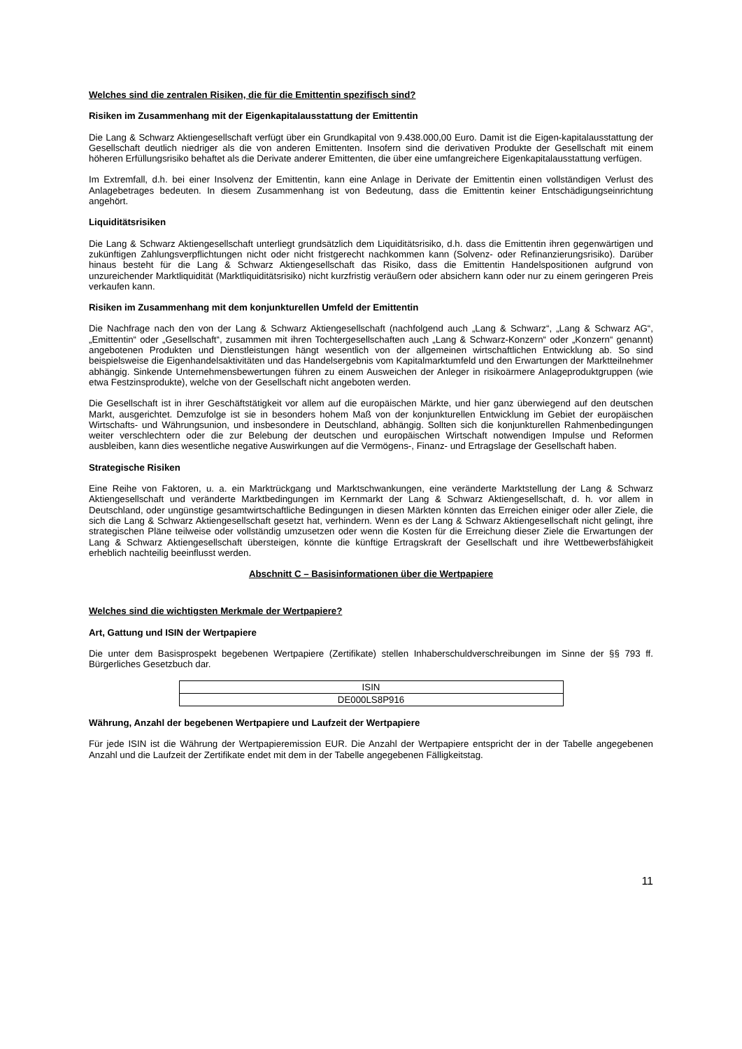Welches sind die zentralen Risiken, die für die Emittentin spezifisch sind?
Risiken im Zusammenhang mit der Eigenkapitalausstattung der Emittentin
Die Lang & Schwarz Aktiengesellschaft verfügt über ein Grundkapital von 9.438.000,00 Euro. Damit ist die Eigen-kapitalausstattung der Gesellschaft deutlich niedriger als die von anderen Emittenten. Insofern sind die derivativen Produkte der Gesellschaft mit einem höheren Erfüllungsrisiko behaftet als die Derivate anderer Emittenten, die über eine umfangreichere Eigenkapitalausstattung verfügen.
Im Extremfall, d.h. bei einer Insolvenz der Emittentin, kann eine Anlage in Derivate der Emittentin einen vollständigen Verlust des Anlagebetrages bedeuten. In diesem Zusammenhang ist von Bedeutung, dass die Emittentin keiner Entschädigungseinrichtung angehört.
Liquiditätsrisiken
Die Lang & Schwarz Aktiengesellschaft unterliegt grundsätzlich dem Liquiditätsrisiko, d.h. dass die Emittentin ihren gegenwärtigen und zukünftigen Zahlungsverpflichtungen nicht oder nicht fristgerecht nachkommen kann (Solvenz- oder Refinanzierungsrisiko). Darüber hinaus besteht für die Lang & Schwarz Aktiengesellschaft das Risiko, dass die Emittentin Handelspositionen aufgrund von unzureichender Marktliquidität (Marktliquiditätsrisiko) nicht kurzfristig veräußern oder absichern kann oder nur zu einem geringeren Preis verkaufen kann.
Risiken im Zusammenhang mit dem konjunkturellen Umfeld der Emittentin
Die Nachfrage nach den von der Lang & Schwarz Aktiengesellschaft (nachfolgend auch „Lang & Schwarz“, „Lang & Schwarz AG“, „Emittentin“ oder „Gesellschaft“, zusammen mit ihren Tochtergesellschaften auch „Lang & Schwarz-Konzern“ oder „Konzern“ genannt) angebotenen Produkten und Dienstleistungen hängt wesentlich von der allgemeinen wirtschaftlichen Entwicklung ab. So sind beispielsweise die Eigenhandelsaktivitäten und das Handelsergebnis vom Kapitalmarktumfeld und den Erwartungen der Marktteilnehmer abhängig. Sinkende Unternehmensbewertungen führen zu einem Ausweichen der Anleger in risikoärmere Anlageproduktgruppen (wie etwa Festzinsprodukte), welche von der Gesellschaft nicht angeboten werden.
Die Gesellschaft ist in ihrer Geschäftstätigkeit vor allem auf die europäischen Märkte, und hier ganz überwiegend auf den deutschen Markt, ausgerichtet. Demzufolge ist sie in besonders hohem Maß von der konjunkturellen Entwicklung im Gebiet der europäischen Wirtschafts- und Währungsunion, und insbesondere in Deutschland, abhängig. Sollten sich die konjunkturellen Rahmenbedingungen weiter verschlechtern oder die zur Belebung der deutschen und europäischen Wirtschaft notwendigen Impulse und Reformen ausbleiben, kann dies wesentliche negative Auswirkungen auf die Vermögens-, Finanz- und Ertragslage der Gesellschaft haben.
Strategische Risiken
Eine Reihe von Faktoren, u. a. ein Marktrückgang und Marktschwankungen, eine veränderte Marktstellung der Lang & Schwarz Aktiengesellschaft und veränderte Marktbedingungen im Kernmarkt der Lang & Schwarz Aktiengesellschaft, d. h. vor allem in Deutschland, oder ungünstige gesamtwirtschaftliche Bedingungen in diesen Märkten könnten das Erreichen einiger oder aller Ziele, die sich die Lang & Schwarz Aktiengesellschaft gesetzt hat, verhindern. Wenn es der Lang & Schwarz Aktiengesellschaft nicht gelingt, ihre strategischen Pläne teilweise oder vollständig umzusetzen oder wenn die Kosten für die Erreichung dieser Ziele die Erwartungen der Lang & Schwarz Aktiengesellschaft übersteigen, könnte die künftige Ertragskraft der Gesellschaft und ihre Wettbewerbsfähigkeit erheblich nachteilig beeinflusst werden.
Abschnitt C – Basisinformationen über die Wertpapiere
Welches sind die wichtigsten Merkmale der Wertpapiere?
Art, Gattung und ISIN der Wertpapiere
Die unter dem Basisprospekt begebenen Wertpapiere (Zertifikate) stellen Inhaberschuldverschreibungen im Sinne der §§ 793 ff. Bürgerliches Gesetzbuch dar.
| ISIN |
| --- |
| DE000LS8P916 |
Währung, Anzahl der begebenen Wertpapiere und Laufzeit der Wertpapiere
Für jede ISIN ist die Währung der Wertpapieremission EUR. Die Anzahl der Wertpapiere entspricht der in der Tabelle angegebenen Anzahl und die Laufzeit der Zertifikate endet mit dem in der Tabelle angegebenen Fälligkeitstag.
11